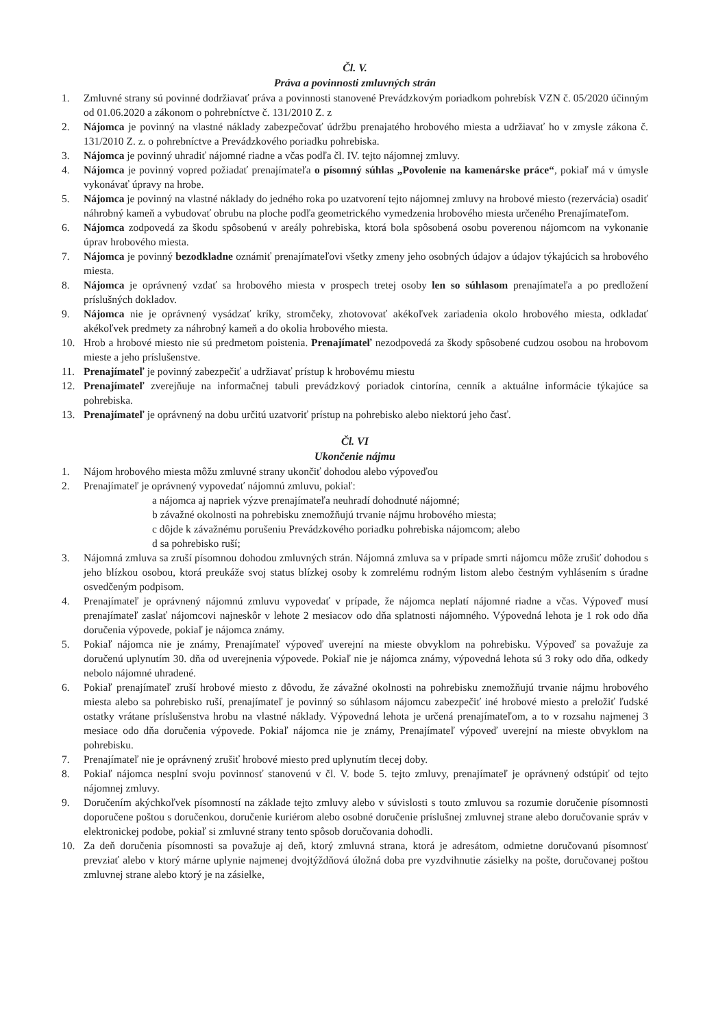Čl. V.
Práva a povinnosti zmluvných strán
1. Zmluvné strany sú povinné dodržiavať práva a povinnosti stanovené Prevádzkovým poriadkom pohrebísk VZN č. 05/2020 účinným od 01.06.2020 a zákonom o pohrebníctve č. 131/2010 Z. z
2. Nájomca je povinný na vlastné náklady zabezpečovať údržbu prenajatého hrobového miesta a udržiavať ho v zmysle zákona č. 131/2010 Z. z. o pohrebníctve a Prevádzkového poriadku pohrebiska.
3. Nájomca je povinný uhradiť nájomné riadne a včas podľa čl. IV. tejto nájomnej zmluvy.
4. Nájomca je povinný vopred požiadať prenajímateľa o písomný súhlas „Povolenie na kamenárske práce“, pokiaľ má v úmysle vykonávať úpravy na hrobe.
5. Nájomca je povinný na vlastné náklady do jedného roka po uzatvorení tejto nájomnej zmluvy na hrobové miesto (rezervácia) osadiť náhrobný kameň a vybudovať obrubu na ploche podľa geometrického vymedzenia hrobového miesta určeného Prenajímateľom.
6. Nájomca zodpovedá za škodu spôsobenú v areály pohrebiska, ktorá bola spôsobená osobu poverenou nájomcom na vykonanie úprav hrobového miesta.
7. Nájomca je povinný bezodkladne oznámiť prenajímateľovi všetky zmeny jeho osobných údajov a údajov týkajúcich sa hrobového miesta.
8. Nájomca je oprávnený vzdať sa hrobového miesta v prospech tretej osoby len so súhlasom prenajímateľa a po predložení príslušných dokladov.
9. Nájomca nie je oprávnený vysádzať kríky, stromčeky, zhotovovať akékoľvek zariadenia okolo hrobového miesta, odkladať akékoľvek predmety za náhrobný kameň a do okolia hrobového miesta.
10. Hrob a hrobové miesto nie sú predmetom poistenia. Prenajímateľ nezodpovedá za škody spôsobené cudzou osobou na hrobovom mieste a jeho príslušenstve.
11. Prenajímateľ je povinný zabezpečiť a udržiavať prístup k hrobovému miestu
12. Prenajímateľ zverejňuje na informačnej tabuli prevádzkový poriadok cintorína, cenník a aktuálne informácie týkajúce sa pohrebiska.
13. Prenajímateľ je oprávnený na dobu určitú uzatvoriť prístup na pohrebisko alebo niektorú jeho časť.
Čl. VI
Ukončenie nájmu
1. Nájom hrobového miesta môžu zmluvné strany ukončiť dohodou alebo výpoveďou
2. Prenajímateľ je oprávnený vypovedať nájomnú zmluvu, pokiaľ:
a nájomca aj napriek výzve prenajímateľa neuhradí dohodnuté nájomné;
b závažné okolnosti na pohrebisku znemožňujú trvanie nájmu hrobového miesta;
c dôjde k závažnému porušeniu Prevádzkového poriadku pohrebiska nájomcom; alebo
d sa pohrebisko ruší;
3. Nájomná zmluva sa zruší písomnou dohodou zmluvných strán. Nájomná zmluva sa v prípade smrti nájomcu môže zrušiť dohodou s jeho blízkou osobou, ktorá preukáže svoj status blízkej osoby k zomrelému rodným listom alebo čestným vyhlásením s úradne osvedčeným podpisom.
4. Prenajímateľ je oprávnený nájomnú zmluvu vypovedať v prípade, že nájomca neplatí nájomné riadne a včas. Výpoveď musí prenajímateľ zaslať nájomcovi najneskôr v lehote 2 mesiacov odo dňa splatnosti nájomného. Výpovedná lehota je 1 rok odo dňa doručenia výpovede, pokiaľ je nájomca známy.
5. Pokiaľ nájomca nie je známy, Prenajímateľ výpoveď uverejní na mieste obvyklom na pohrebisku. Výpoveď sa považuje za doručenú uplynutím 30. dňa od uverejnenia výpovede. Pokiaľ nie je nájomca známy, výpovedná lehota sú 3 roky odo dňa, odkedy nebolo nájomné uhradené.
6. Pokiaľ prenajímateľ zruší hrobové miesto z dôvodu, že závažné okolnosti na pohrebisku znemožňujú trvanie nájmu hrobového miesta alebo sa pohrebisko ruší, prenajímateľ je povinný so súhlasom nájomcu zabezpečiť iné hrobové miesto a preložiť ľudské ostatky vrátane príslušenstva hrobu na vlastné náklady. Výpovedná lehota je určená prenajímateľom, a to v rozsahu najmenej 3 mesiace odo dňa doručenia výpovede. Pokiaľ nájomca nie je známy, Prenajímateľ výpoveď uverejní na mieste obvyklom na pohrebisku.
7. Prenajímateľ nie je oprávnený zrušiť hrobové miesto pred uplynutím tlecej doby.
8. Pokiaľ nájomca nesplní svoju povinnosť stanovenú v čl. V. bode 5. tejto zmluvy, prenajímateľ je oprávnený odstúpiť od tejto nájomnej zmluvy.
9. Doručením akýchkoľvek písomností na základe tejto zmluvy alebo v súvislosti s touto zmluvou sa rozumie doručenie písomnosti doporučene poštou s doručenkou, doručenie kuriérom alebo osobné doručenie príslušnej zmluvnej strane alebo doručovanie správ v elektronickej podobe, pokiaľ si zmluvné strany tento spôsob doručovania dohodli.
10. Za deň doručenia písomnosti sa považuje aj deň, ktorý zmluvná strana, ktorá je adresátom, odmietne doručovanú písomnosť prevziať alebo v ktorý márne uplynie najmenej dvojtýždňová úložná doba pre vyzdvihnutie zásielky na pošte, doručovanej poštou zmluvnej strane alebo ktorý je na zásielke,